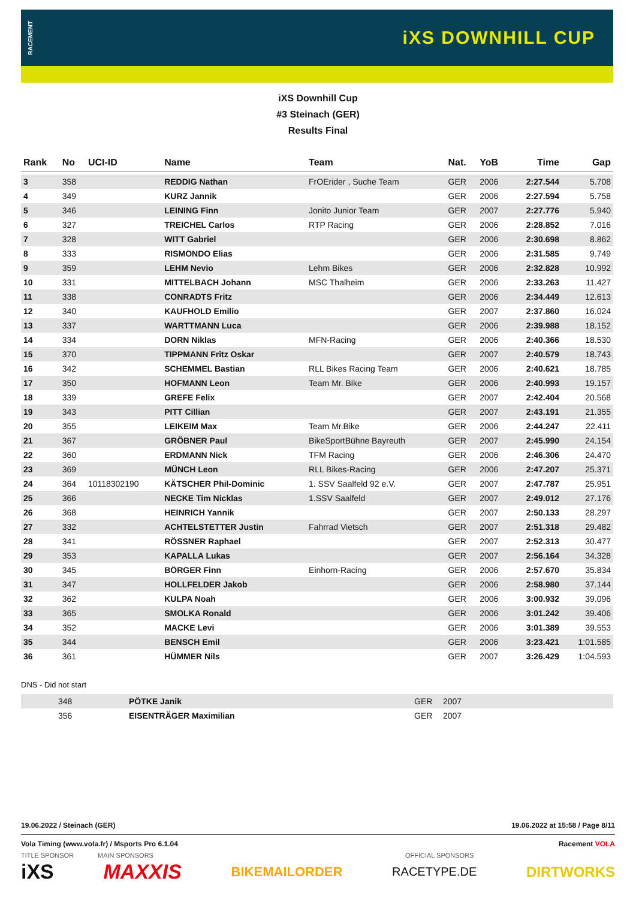RACEMENT iXS DOWNHILL CUP
iXS Downhill Cup
#3 Steinach (GER)
Results Final
| Rank | No | UCI-ID | Name | Team | Nat. | YoB | Time | Gap |
| --- | --- | --- | --- | --- | --- | --- | --- | --- |
| 3 | 358 | | REDDIG Nathan | FrOErider , Suche Team | GER | 2006 | 2:27.544 | 5.708 |
| 4 | 349 | | KURZ Jannik | | GER | 2006 | 2:27.594 | 5.758 |
| 5 | 346 | | LEINING Finn | Jonito Junior Team | GER | 2007 | 2:27.776 | 5.940 |
| 6 | 327 | | TREICHEL Carlos | RTP Racing | GER | 2006 | 2:28.852 | 7.016 |
| 7 | 328 | | WITT Gabriel | | GER | 2006 | 2:30.698 | 8.862 |
| 8 | 333 | | RISMONDO Elias | | GER | 2006 | 2:31.585 | 9.749 |
| 9 | 359 | | LEHM Nevio | Lehm Bikes | GER | 2006 | 2:32.828 | 10.992 |
| 10 | 331 | | MITTELBACH Johann | MSC Thalheim | GER | 2006 | 2:33.263 | 11.427 |
| 11 | 338 | | CONRADTS Fritz | | GER | 2006 | 2:34.449 | 12.613 |
| 12 | 340 | | KAUFHOLD Emilio | | GER | 2007 | 2:37.860 | 16.024 |
| 13 | 337 | | WARTTMANN Luca | | GER | 2006 | 2:39.988 | 18.152 |
| 14 | 334 | | DORN Niklas | MFN-Racing | GER | 2006 | 2:40.366 | 18.530 |
| 15 | 370 | | TIPPMANN Fritz Oskar | | GER | 2007 | 2:40.579 | 18.743 |
| 16 | 342 | | SCHEMMEL Bastian | RLL Bikes Racing Team | GER | 2006 | 2:40.621 | 18.785 |
| 17 | 350 | | HOFMANN Leon | Team Mr. Bike | GER | 2006 | 2:40.993 | 19.157 |
| 18 | 339 | | GREFE Felix | | GER | 2007 | 2:42.404 | 20.568 |
| 19 | 343 | | PITT Cillian | | GER | 2007 | 2:43.191 | 21.355 |
| 20 | 355 | | LEIKEIM Max | Team Mr.Bike | GER | 2006 | 2:44.247 | 22.411 |
| 21 | 367 | | GRÖBNER Paul | BikeSportBühne Bayreuth | GER | 2007 | 2:45.990 | 24.154 |
| 22 | 360 | | ERDMANN Nick | TFM Racing | GER | 2006 | 2:46.306 | 24.470 |
| 23 | 369 | | MÜNCH Leon | RLL Bikes-Racing | GER | 2006 | 2:47.207 | 25.371 |
| 24 | 364 | 10118302190 | KÄTSCHER Phil-Dominic | 1. SSV Saalfeld 92 e.V. | GER | 2007 | 2:47.787 | 25.951 |
| 25 | 366 | | NECKE Tim Nicklas | 1.SSV Saalfeld | GER | 2007 | 2:49.012 | 27.176 |
| 26 | 368 | | HEINRICH Yannik | | GER | 2007 | 2:50.133 | 28.297 |
| 27 | 332 | | ACHTELSTETTER Justin | Fahrrad Vietsch | GER | 2007 | 2:51.318 | 29.482 |
| 28 | 341 | | RÖSSNER Raphael | | GER | 2007 | 2:52.313 | 30.477 |
| 29 | 353 | | KAPALLA Lukas | | GER | 2007 | 2:56.164 | 34.328 |
| 30 | 345 | | BÖRGER Finn | Einhorn-Racing | GER | 2006 | 2:57.670 | 35.834 |
| 31 | 347 | | HOLLFELDER Jakob | | GER | 2006 | 2:58.980 | 37.144 |
| 32 | 362 | | KULPA Noah | | GER | 2006 | 3:00.932 | 39.096 |
| 33 | 365 | | SMOLKA Ronald | | GER | 2006 | 3:01.242 | 39.406 |
| 34 | 352 | | MACKE Levi | | GER | 2006 | 3:01.389 | 39.553 |
| 35 | 344 | | BENSCH Emil | | GER | 2006 | 3:23.421 | 1:01.585 |
| 36 | 361 | | HÜMMER Nils | | GER | 2007 | 3:26.429 | 1:04.593 |
DNS - Did not start
| | 348 | PÖTKE Janik | | GER | 2007 |
| | 356 | EISENTRÄGER Maximilian | | GER | 2007 |
19.06.2022 / Steinach (GER) 19.06.2022 at 15:58 / Page 8/11
Vola Timing (www.vola.fr) / Msports Pro 6.1.04 Racement VOLA
TITLE SPONSOR MAIN SPONSORS OFFICIAL SPONSORS
iXS MAXXIS BIKEMAILORDER RACETYPE.DE DIRTWORKS